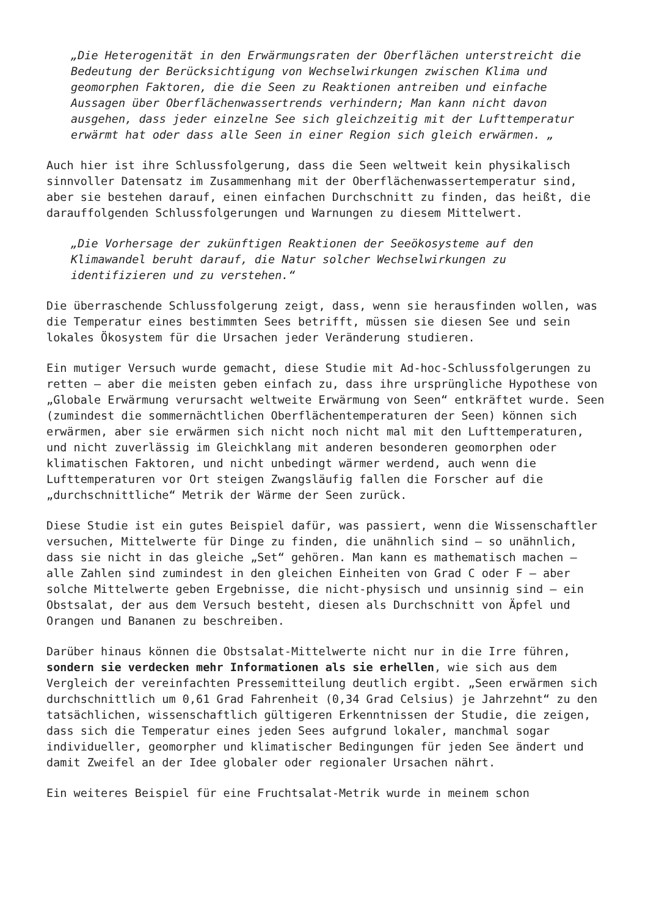„Die Heterogenität in den Erwärmungsraten der Oberflächen unterstreicht die Bedeutung der Berücksichtigung von Wechselwirkungen zwischen Klima und geomorphen Faktoren, die die Seen zu Reaktionen antreiben und einfache Aussagen über Oberflächenwassertrends verhindern; Man kann nicht davon ausgehen, dass jeder einzelne See sich gleichzeitig mit der Lufttemperatur erwärmt hat oder dass alle Seen in einer Region sich gleich erwärmen. „
Auch hier ist ihre Schlussfolgerung, dass die Seen weltweit kein physikalisch sinnvoller Datensatz im Zusammenhang mit der Oberflächenwassertemperatur sind, aber sie bestehen darauf, einen einfachen Durchschnitt zu finden, das heißt, die darauffolgenden Schlussfolgerungen und Warnungen zu diesem Mittelwert.
„Die Vorhersage der zukünftigen Reaktionen der Seeökosysteme auf den Klimawandel beruht darauf, die Natur solcher Wechselwirkungen zu identifizieren und zu verstehen.“
Die überraschende Schlussfolgerung zeigt, dass, wenn sie herausfinden wollen, was die Temperatur eines bestimmten Sees betrifft, müssen sie diesen See und sein lokales Ökosystem für die Ursachen jeder Veränderung studieren.
Ein mutiger Versuch wurde gemacht, diese Studie mit Ad-hoc-Schlussfolgerungen zu retten – aber die meisten geben einfach zu, dass ihre ursprüngliche Hypothese von „Globale Erwärmung verursacht weltweite Erwärmung von Seen“ entkräftet wurde. Seen (zumindest die sommernächtlichen Oberflächentemperaturen der Seen) können sich erwärmen, aber sie erwärmen sich nicht noch nicht mal mit den Lufttemperaturen, und nicht zuverlässig im Gleichklang mit anderen besonderen geomorphen oder klimatischen Faktoren, und nicht unbedingt wärmer werdend, auch wenn die Lufttemperaturen vor Ort steigen Zwangsläufig fallen die Forscher auf die „durchschnittliche“ Metrik der Wärme der Seen zurück.
Diese Studie ist ein gutes Beispiel dafür, was passiert, wenn die Wissenschaftler versuchen, Mittelwerte für Dinge zu finden, die unähnlich sind – so unähnlich, dass sie nicht in das gleiche „Set“ gehören. Man kann es mathematisch machen – alle Zahlen sind zumindest in den gleichen Einheiten von Grad C oder F – aber solche Mittelwerte geben Ergebnisse, die nicht-physisch und unsinnig sind – ein Obstsalat, der aus dem Versuch besteht, diesen als Durchschnitt von Äpfel und Orangen und Bananen zu beschreiben.
Darüber hinaus können die Obstsalat-Mittelwerte nicht nur in die Irre führen, sondern sie verdecken mehr Informationen als sie erhellen, wie sich aus dem Vergleich der vereinfachten Pressemitteilung deutlich ergibt. „Seen erwärmen sich durchschnittlich um 0,61 Grad Fahrenheit (0,34 Grad Celsius) je Jahrzehnt“ zu den tatsächlichen, wissenschaftlich gültigeren Erkenntnissen der Studie, die zeigen, dass sich die Temperatur eines jeden Sees aufgrund lokaler, manchmal sogar individueller, geomorpher und klimatischer Bedingungen für jeden See ändert und damit Zweifel an der Idee globaler oder regionaler Ursachen nährt.
Ein weiteres Beispiel für eine Fruchtsalat-Metrik wurde in meinem schon